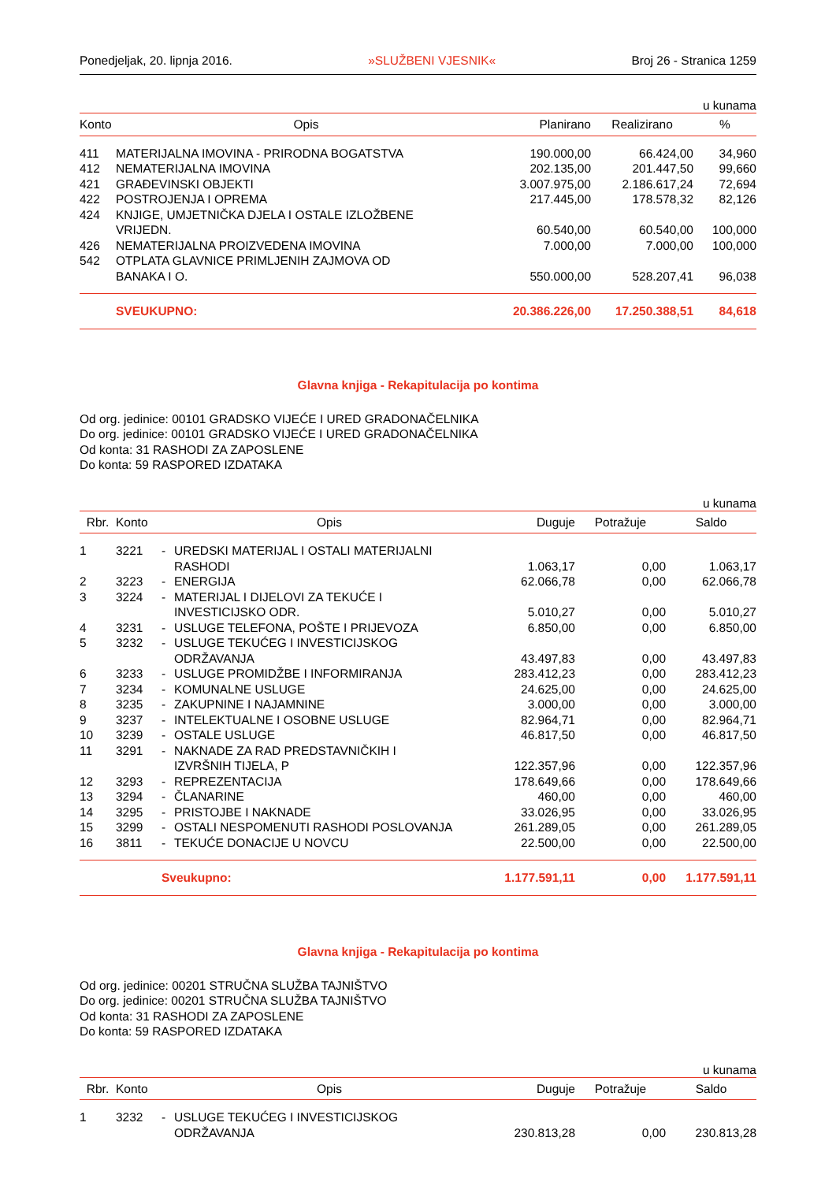Ponedjeljak, 20. lipnja 2016. »SLUŽBENI VJESNIK« Broj 26 - Stranica 1259
u kunama
| Konto | Opis | Planirano | Realizirano | % |
| --- | --- | --- | --- | --- |
| 411 | MATERIJALNA IMOVINA - PRIRODNA BOGATSTVA | 190.000,00 | 66.424,00 | 34,960 |
| 412 | NEMATERIJALNA IMOVINA | 202.135,00 | 201.447,50 | 99,660 |
| 421 | GRAĐEVINSKI OBJEKTI | 3.007.975,00 | 2.186.617,24 | 72,694 |
| 422 | POSTROJENJA I OPREMA | 217.445,00 | 178.578,32 | 82,126 |
| 424 | KNJIGE, UMJETNIČKA DJELA I OSTALE IZLOŽBENE VRIJEDN. | 60.540,00 | 60.540,00 | 100,000 |
| 426 | NEMATERIJALNA PROIZVEDENA IMOVINA | 7.000,00 | 7.000,00 | 100,000 |
| 542 | OTPLATA GLAVNICE PRIMLJENIH ZAJMOVA OD BANAKA I O. | 550.000,00 | 528.207,41 | 96,038 |
| | SVEUKUPNO: | 20.386.226,00 | 17.250.388,51 | 84,618 |
Glavna knjiga - Rekapitulacija po kontima
Od org. jedinice: 00101 GRADSKO VIJEĆE I URED GRADONAČELNIKA
Do org. jedinice: 00101 GRADSKO VIJEĆE I URED GRADONAČELNIKA
Od konta: 31 RASHODI ZA ZAPOSLENE
Do konta: 59 RASPORED IZDATAKA
u kunama
| Rbr. | Konto | | Opis | Duguje | Potražuje | Saldo |
| --- | --- | --- | --- | --- | --- | --- |
| 1 | 3221 | - | UREDSKI MATERIJAL I OSTALI MATERIJALNI RASHODI | 1.063,17 | 0,00 | 1.063,17 |
| 2 | 3223 | - | ENERGIJA | 62.066,78 | 0,00 | 62.066,78 |
| 3 | 3224 | - | MATERIJAL I DIJELOVI ZA TEKUĆE I INVESTICIJSKO ODR. | 5.010,27 | 0,00 | 5.010,27 |
| 4 | 3231 | - | USLUGE TELEFONA, POŠTE I PRIJEVOZA | 6.850,00 | 0,00 | 6.850,00 |
| 5 | 3232 | - | USLUGE TEKUĆEG I INVESTICIJSKOG ODRŽAVANJA | 43.497,83 | 0,00 | 43.497,83 |
| 6 | 3233 | - | USLUGE PROMIDŽBE I INFORMIRANJA | 283.412,23 | 0,00 | 283.412,23 |
| 7 | 3234 | - | KOMUNALNE USLUGE | 24.625,00 | 0,00 | 24.625,00 |
| 8 | 3235 | - | ZAKUPNINE I NAJAMNINE | 3.000,00 | 0,00 | 3.000,00 |
| 9 | 3237 | - | INTELEKTUALNE I OSOBNE USLUGE | 82.964,71 | 0,00 | 82.964,71 |
| 10 | 3239 | - | OSTALE USLUGE | 46.817,50 | 0,00 | 46.817,50 |
| 11 | 3291 | - | NAKNADE ZA RAD PREDSTAVNIČKIH I IZVRŠNIH TIJELA, P | 122.357,96 | 0,00 | 122.357,96 |
| 12 | 3293 | - | REPREZENTACIJA | 178.649,66 | 0,00 | 178.649,66 |
| 13 | 3294 | - | ČLANARINE | 460,00 | 0,00 | 460,00 |
| 14 | 3295 | - | PRISTOJBE I NAKNADE | 33.026,95 | 0,00 | 33.026,95 |
| 15 | 3299 | - | OSTALI NESPOMENUTI RASHODI POSLOVANJA | 261.289,05 | 0,00 | 261.289,05 |
| 16 | 3811 | - | TEKUĆE DONACIJE U NOVCU | 22.500,00 | 0,00 | 22.500,00 |
| | | Sveukupno: | | 1.177.591,11 | 0,00 | 1.177.591,11 |
Glavna knjiga - Rekapitulacija po kontima
Od org. jedinice: 00201 STRUČNA SLUŽBA TAJNIŠTVO
Do org. jedinice: 00201 STRUČNA SLUŽBA TAJNIŠTVO
Od konta: 31 RASHODI ZA ZAPOSLENE
Do konta: 59 RASPORED IZDATAKA
u kunama
| Rbr. | Konto | | Opis | Duguje | Potražuje | Saldo |
| --- | --- | --- | --- | --- | --- | --- |
| 1 | 3232 | - | USLUGE TEKUĆEG I INVESTICIJSKOG ODRŽAVANJA | 230.813,28 | 0,00 | 230.813,28 |